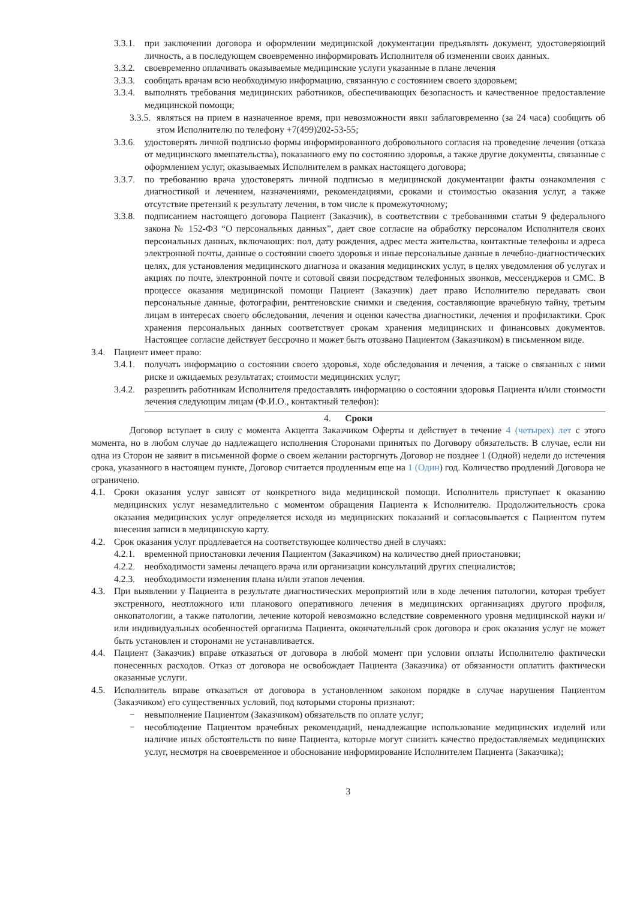3.3.1. при заключении договора и оформлении медицинской документации предъявлять документ, удостоверяющий личность, а в последующем своевременно информировать Исполнителя об изменении своих данных.
3.3.2. своевременно оплачивать оказываемые медицинские услуги указанные в плане лечения
3.3.3. сообщать врачам всю необходимую информацию, связанную с состоянием своего здоровьем;
3.3.4. выполнять требования медицинских работников, обеспечивающих безопасность и качественное предоставление медицинской помощи;
3.3.5. являться на прием в назначенное время, при невозможности явки заблаговременно (за 24 часа) сообщить об этом Исполнителю по телефону +7(499)202-53-55;
3.3.6. удостоверять личной подписью формы информированного добровольного согласия на проведение лечения (отказа от медицинского вмешательства), показанного ему по состоянию здоровья, а также другие документы, связанные с оформлением услуг, оказываемых Исполнителем в рамках настоящего договора;
3.3.7. по требованию врача удостоверять личной подписью в медицинской документации факты ознакомления с диагностикой и лечением, назначениями, рекомендациями, сроками и стоимостью оказания услуг, а также отсутствие претензий к результату лечения, в том числе к промежуточному;
3.3.8. подписанием настоящего договора Пациент (Заказчик), в соответствии с требованиями статьи 9 федерального закона № 152-ФЗ “О персональных данных”, дает свое согласие на обработку персоналом Исполнителя своих персональных данных, включающих: пол, дату рождения, адрес места жительства, контактные телефоны и адреса электронной почты, данные о состоянии своего здоровья и иные персональные данные в лечебно-диагностических целях, для установления медицинского диагноза и оказания медицинских услуг, в целях уведомления об услугах и акциях по почте, электронной почте и сотовой связи посредством телефонных звонков, мессенджеров и СМС. В процессе оказания медицинской помощи Пациент (Заказчик) дает право Исполнителю передавать свои персональные данные, фотографии, рентгеновские снимки и сведения, составляющие врачебную тайну, третьим лицам в интересах своего обследования, лечения и оценки качества диагностики, лечения и профилактики. Срок хранения персональных данных соответствует срокам хранения медицинских и финансовых документов. Настоящее согласие действует бессрочно и может быть отозвано Пациентом (Заказчиком) в письменном виде.
3.4. Пациент имеет право:
3.4.1. получать информацию о состоянии своего здоровья, ходе обследования и лечения, а также о связанных с ними риске и ожидаемых результатах; стоимости медицинских услуг;
3.4.2. разрешить работникам Исполнителя предоставлять информацию о состоянии здоровья Пациента и/или стоимости лечения следующим лицам (Ф.И.О., контактный телефон):
4. Сроки
Договор вступает в силу с момента Акцепта Заказчиком Оферты и действует в течение 4 (четырех) лет с этого момента, но в любом случае до надлежащего исполнения Сторонами принятых по Договору обязательств. В случае, если ни одна из Сторон не заявит в письменной форме о своем желании расторгнуть Договор не позднее 1 (Одной) недели до истечения срока, указанного в настоящем пункте, Договор считается продленным еще на 1 (Один) год. Количество продлений Договора не ограничено.
4.1. Сроки оказания услуг зависят от конкретного вида медицинской помощи. Исполнитель приступает к оказанию медицинских услуг незамедлительно с моментом обращения Пациента к Исполнителю. Продолжительность срока оказания медицинских услуг определяется исходя из медицинских показаний и согласовывается с Пациентом путем внесения записи в медицинскую карту.
4.2. Срок оказания услуг продлевается на соответствующее количество дней в случаях:
4.2.1. временной приостановки лечения Пациентом (Заказчиком) на количество дней приостановки;
4.2.2. необходимости замены лечащего врача или организации консультаций других специалистов;
4.2.3. необходимости изменения плана и/или этапов лечения.
4.3. При выявлении у Пациента в результате диагностических мероприятий или в ходе лечения патологии, которая требует экстренного, неотложного или планового оперативного лечения в медицинских организациях другого профиля, онкопатологии, а также патологии, лечение которой невозможно вследствие современного уровня медицинской науки и/или индивидуальных особенностей организма Пациента, окончательный срок договора и срок оказания услуг не может быть установлен и сторонами не устанавливается.
4.4. Пациент (Заказчик) вправе отказаться от договора в любой момент при условии оплаты Исполнителю фактически понесенных расходов. Отказ от договора не освобождает Пациента (Заказчика) от обязанности оплатить фактически оказанные услуги.
4.5. Исполнитель вправе отказаться от договора в установленном законом порядке в случае нарушения Пациентом (Заказчиком) его существенных условий, под которыми стороны признают:
− невыполнение Пациентом (Заказчиком) обязательств по оплате услуг;
− несоблюдение Пациентом врачебных рекомендаций, ненадлежащие использование медицинских изделий или наличие иных обстоятельств по вине Пациента, которые могут снизить качество предоставляемых медицинских услуг, несмотря на своевременное и обоснование информирование Исполнителем Пациента (Заказчика);
3